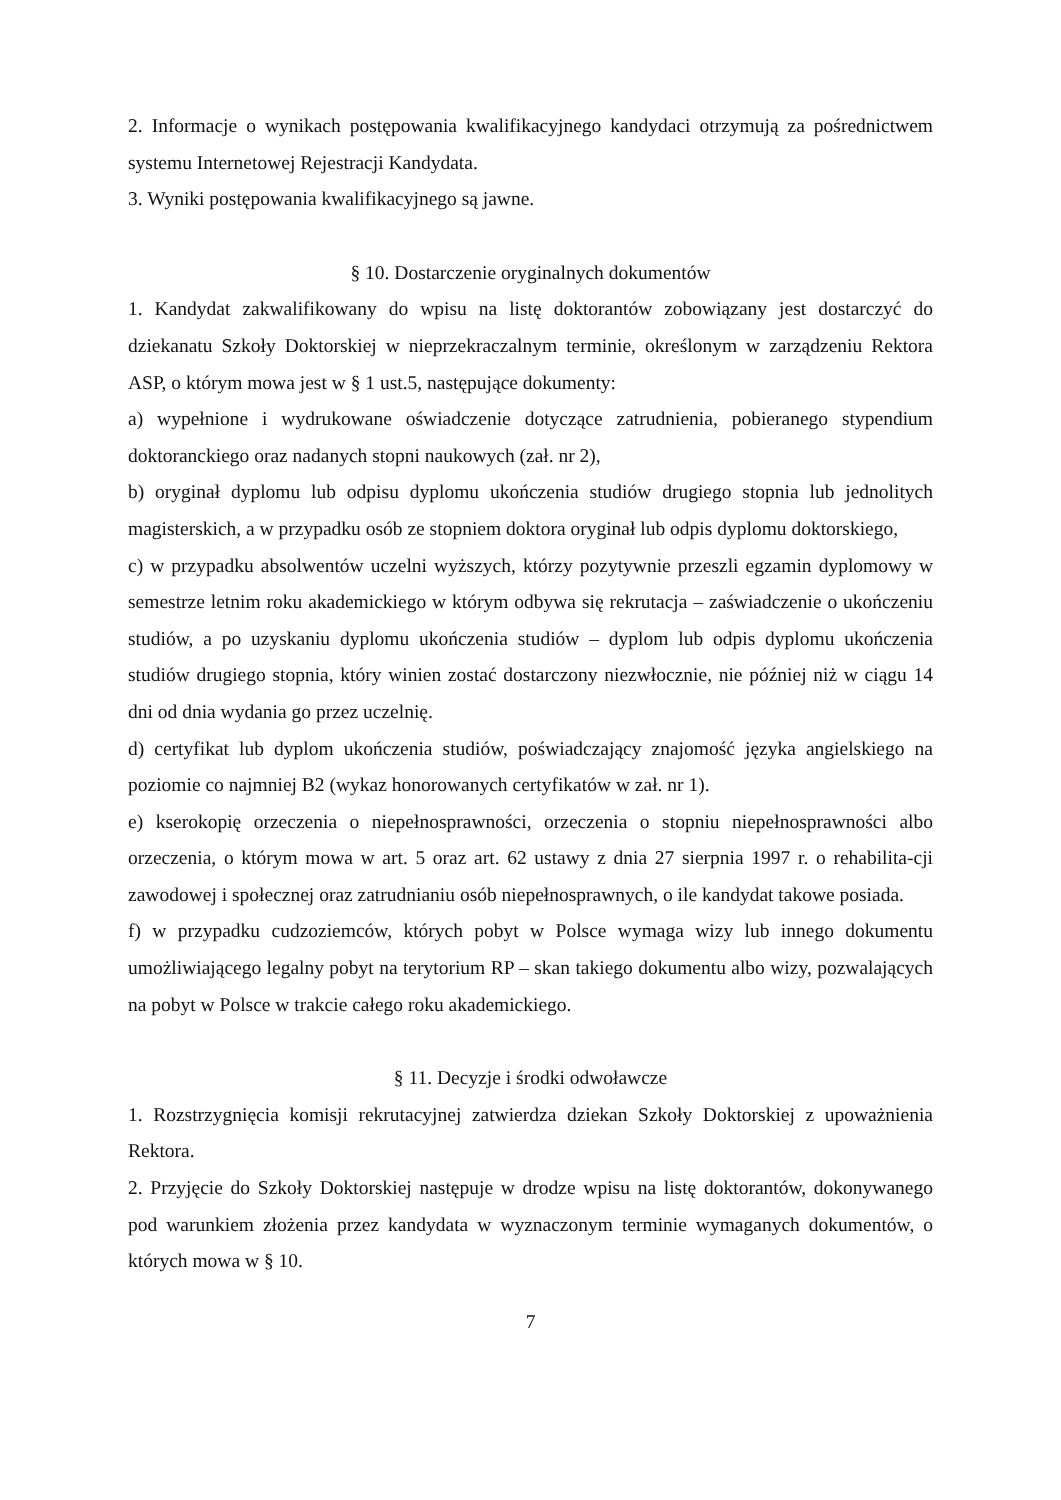2. Informacje o wynikach postępowania kwalifikacyjnego kandydaci otrzymują za pośrednictwem systemu Internetowej Rejestracji Kandydata.
3. Wyniki postępowania kwalifikacyjnego są jawne.
§ 10. Dostarczenie oryginalnych dokumentów
1. Kandydat zakwalifikowany do wpisu na listę doktorantów zobowiązany jest dostarczyć do dziekanatu Szkoły Doktorskiej w nieprzekraczalnym terminie, określonym w zarządzeniu Rektora ASP, o którym mowa jest w § 1 ust.5, następujące dokumenty:
a) wypełnione i wydrukowane oświadczenie dotyczące zatrudnienia, pobieranego stypendium doktoranckiego oraz nadanych stopni naukowych (zał. nr 2),
b) oryginał dyplomu lub odpisu dyplomu ukończenia studiów drugiego stopnia lub jednolitych magisterskich, a w przypadku osób ze stopniem doktora oryginał lub odpis dyplomu doktorskiego,
c) w przypadku absolwentów uczelni wyższych, którzy pozytywnie przeszli egzamin dyplomowy w semestrze letnim roku akademickiego w którym odbywa się rekrutacja – zaświadczenie o ukończeniu studiów, a po uzyskaniu dyplomu ukończenia studiów – dyplom lub odpis dyplomu ukończenia studiów drugiego stopnia, który winien zostać dostarczony niezwłocznie, nie później niż w ciągu 14 dni od dnia wydania go przez uczelnię.
d) certyfikat lub dyplom ukończenia studiów, poświadczający znajomość języka angielskiego na poziomie co najmniej B2 (wykaz honorowanych certyfikatów w zał. nr 1).
e) kserokopię orzeczenia o niepełnosprawności, orzeczenia o stopniu niepełnosprawności albo orzeczenia, o którym mowa w art. 5 oraz art. 62 ustawy z dnia 27 sierpnia 1997 r. o rehabilita-cji zawodowej i społecznej oraz zatrudnianiu osób niepełnosprawnych, o ile kandydat takowe posiada.
f) w przypadku cudzoziemców, których pobyt w Polsce wymaga wizy lub innego dokumentu umożliwiającego legalny pobyt na terytorium RP – skan takiego dokumentu albo wizy, pozwalających na pobyt w Polsce w trakcie całego roku akademickiego.
§ 11. Decyzje i środki odwoławcze
1. Rozstrzygnięcia komisji rekrutacyjnej zatwierdza dziekan Szkoły Doktorskiej z upoważnienia Rektora.
2. Przyjęcie do Szkoły Doktorskiej następuje w drodze wpisu na listę doktorantów, dokonywanego pod warunkiem złożenia przez kandydata w wyznaczonym terminie wymaganych dokumentów, o których mowa w § 10.
7